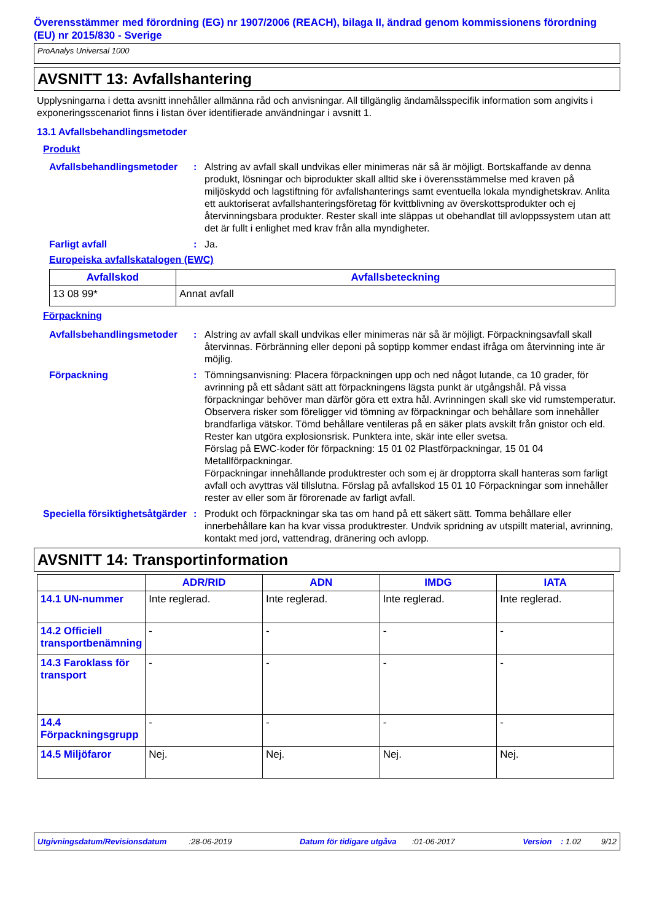Överensstämmer med förordning (EG) nr 1907/2006 (REACH), bilaga II, ändrad genom kommissionens förordning (EU) nr 2015/830 - Sverige
ProAnalys Universal 1000
AVSNITT 13: Avfallshantering
Upplysningarna i detta avsnitt innehåller allmänna råd och anvisningar. All tillgänglig ändamålsspecifik information som angivits i exponeringsscenariot finns i listan över identifierade användningar i avsnitt 1.
13.1 Avfallsbehandlingsmetoder
Produkt
Avfallsbehandlingsmetoder
: Alstring av avfall skall undvikas eller minimeras när så är möjligt. Bortskaffande av denna produkt, lösningar och biprodukter skall alltid ske i överensstämmelse med kraven på miljöskydd och lagstiftning för avfallshanterings samt eventuella lokala myndighetskrav. Anlita ett auktoriserat avfallshanteringsföretag för kvittblivning av överskottsprodukter och ej återvinningsbara produkter. Rester skall inte släppas ut obehandlat till avloppssystem utan att det är fullt i enlighet med krav från alla myndigheter.
Farligt avfall : Ja.
Europeiska avfallskatalogen (EWC)
| Avfallskod | Avfallsbeteckning |
| --- | --- |
| 13 08 99* | Annat avfall |
Förpackning
Avfallsbehandlingsmetoder
: Alstring av avfall skall undvikas eller minimeras när så är möjligt. Förpackningsavfall skall återvinnas. Förbränning eller deponi på soptipp kommer endast ifråga om återvinning inte är möjlig.
Förpackning : Tömningsanvisning: Placera förpackningen upp och ned något lutande, ca 10 grader, för avrinning på ett sådant sätt att förpackningens lägsta punkt är utgångshål. På vissa förpackningar behöver man därför göra ett extra hål. Avrinningen skall ske vid rumstemperatur.
Observera risker som föreligger vid tömning av förpackningar och behållare som innehåller brandfarliga vätskor. Tömd behållare ventileras på en säker plats avskilt från gnistor och eld. Rester kan utgöra explosionsrisk. Punktera inte, skär inte eller svetsa.
Förslag på EWC-koder för förpackning: 15 01 02 Plastförpackningar, 15 01 04 Metallförpackningar.
Förpackningar innehållande produktrester och som ej är dropptorra skall hanteras som farligt avfall och avyttras väl tillslutna. Förslag på avfallskod 15 01 10 Förpackningar som innehåller rester av eller som är förorenade av farligt avfall.
Speciella försiktighetsåtgärder
: Produkt och förpackningar ska tas om hand på ett säkert sätt. Tomma behållare eller innerbehållare kan ha kvar vissa produktrester. Undvik spridning av utspillt material, avrinning, kontakt med jord, vattendrag, dränering och avlopp.
AVSNITT 14: Transportinformation
| | ADR/RID | ADN | IMDG | IATA |
| --- | --- | --- | --- | --- |
| 14.1 UN-nummer | Inte reglerad. | Inte reglerad. | Inte reglerad. | Inte reglerad. |
| 14.2 Officiell transportbenämning | - | - | - | - |
| 14.3 Faroklass för transport | - | - | - | - |
| 14.4 Förpackningsgrupp | - | - | - | - |
| 14.5 Miljöfaror | Nej. | Nej. | Nej. | Nej. |
Utgivningsdatum/Revisionsdatum :28-06-2019 Datum för tidigare utgåva :01-06-2017 Version : 1.02 9/12